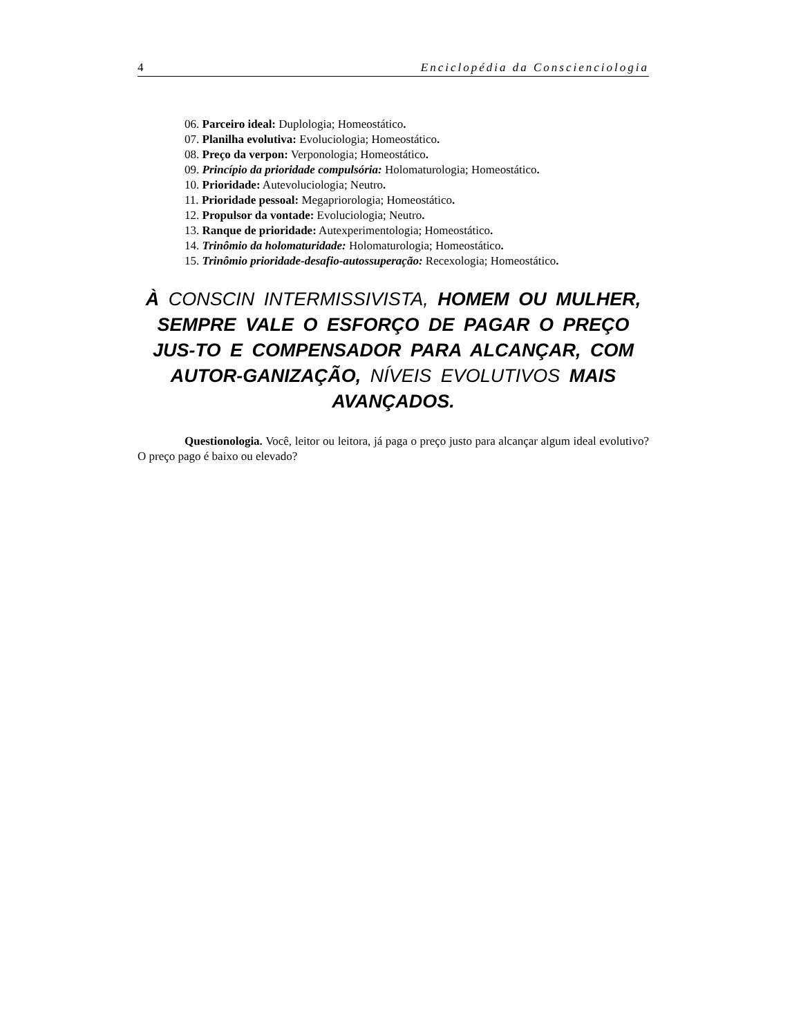4 Enciclopédia da Conscienciologia
06. Parceiro ideal: Duplologia; Homeostático.
07. Planilha evolutiva: Evoluciologia; Homeostático.
08. Preço da verpon: Verponologia; Homeostático.
09. Princípio da prioridade compulsória: Holomaturologia; Homeostático.
10. Prioridade: Autevoluciologia; Neutro.
11. Prioridade pessoal: Megapriorologia; Homeostático.
12. Propulsor da vontade: Evoluciologia; Neutro.
13. Ranque de prioridade: Autexperimentologia; Homeostático.
14. Trinômio da holomaturidade: Holomaturologia; Homeostático.
15. Trinômio prioridade-desafio-autossuperação: Recexologia; Homeostático.
À CONSCIN INTERMISSIVISTA, HOMEM OU MULHER, SEMPRE VALE O ESFORÇO DE PAGAR O PREÇO JUS-TO E COMPENSADOR PARA ALCANÇAR, COM AUTOR-GANIZAÇÃO, NÍVEIS EVOLUTIVOS MAIS AVANÇADOS.
Questionologia. Você, leitor ou leitora, já paga o preço justo para alcançar algum ideal evolutivo? O preço pago é baixo ou elevado?